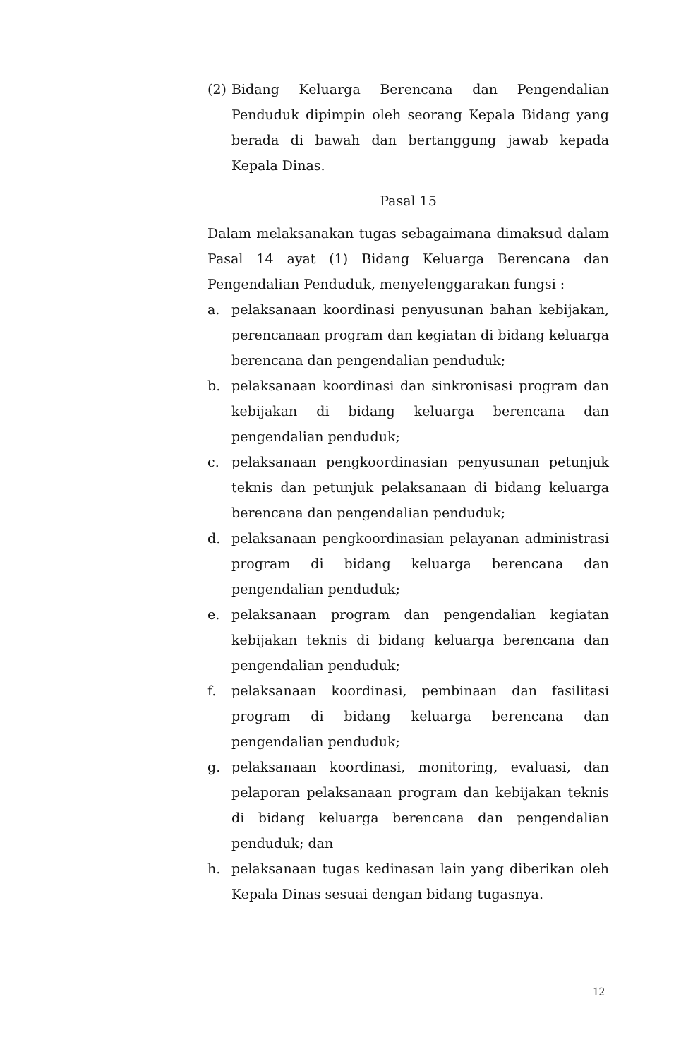(2) Bidang Keluarga Berencana dan Pengendalian Penduduk dipimpin oleh seorang Kepala Bidang yang berada di bawah dan bertanggung jawab kepada Kepala Dinas.
Pasal 15
Dalam melaksanakan tugas sebagaimana dimaksud dalam Pasal 14 ayat (1) Bidang Keluarga Berencana dan Pengendalian Penduduk, menyelenggarakan fungsi :
a. pelaksanaan koordinasi penyusunan bahan kebijakan, perencanaan program dan kegiatan di bidang keluarga berencana dan pengendalian penduduk;
b. pelaksanaan koordinasi dan sinkronisasi program dan kebijakan di bidang keluarga berencana dan pengendalian penduduk;
c. pelaksanaan pengkoordinasian penyusunan petunjuk teknis dan petunjuk pelaksanaan di bidang keluarga berencana dan pengendalian penduduk;
d. pelaksanaan pengkoordinasian pelayanan administrasi program di bidang keluarga berencana dan pengendalian penduduk;
e. pelaksanaan program dan pengendalian kegiatan kebijakan teknis di bidang keluarga berencana dan pengendalian penduduk;
f. pelaksanaan koordinasi, pembinaan dan fasilitasi program di bidang keluarga berencana dan pengendalian penduduk;
g. pelaksanaan koordinasi, monitoring, evaluasi, dan pelaporan pelaksanaan program dan kebijakan teknis di bidang keluarga berencana dan pengendalian penduduk; dan
h. pelaksanaan tugas kedinasan lain yang diberikan oleh Kepala Dinas sesuai dengan bidang tugasnya.
12